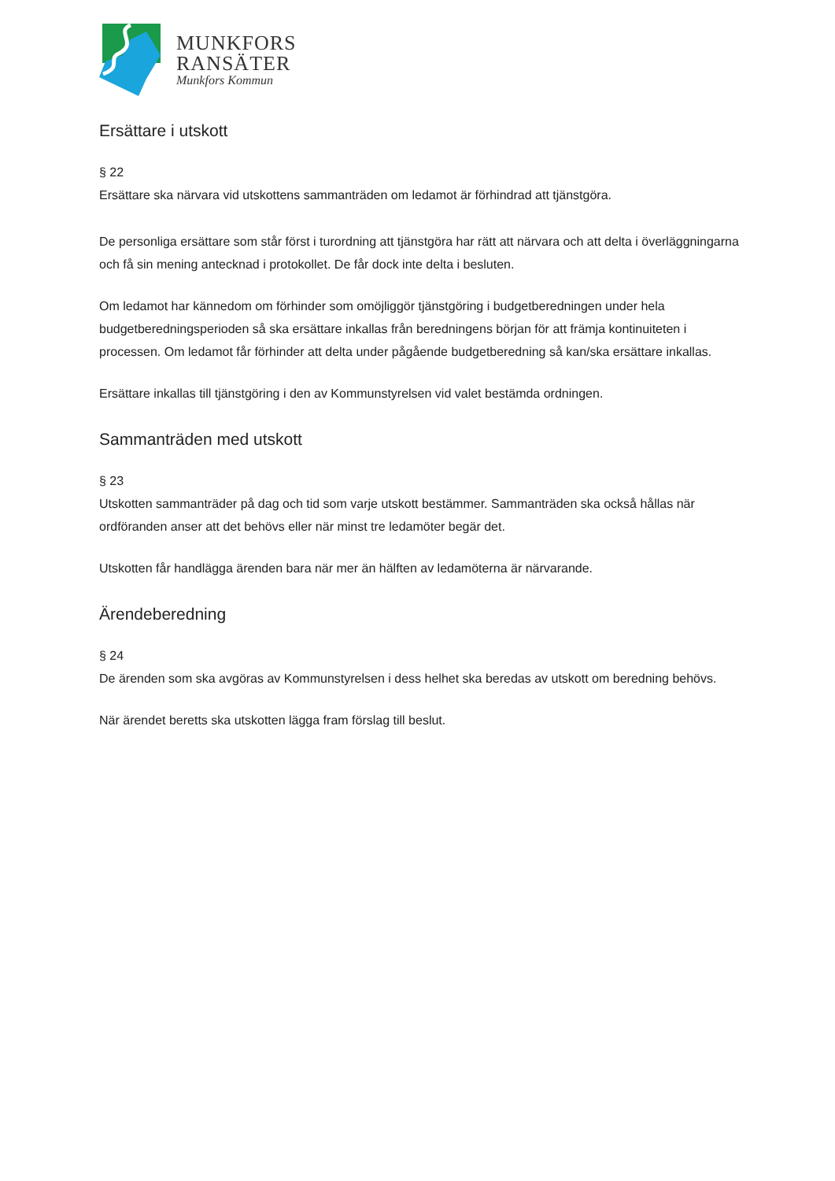MUNKFORS
RANSÄTER
Munkfors Kommun
Ersättare i utskott
§ 22
Ersättare ska närvara vid utskottens sammanträden om ledamot är förhindrad att tjänstgöra.
De personliga ersättare som står först i turordning att tjänstgöra har rätt att närvara och att delta i överläggningarna och få sin mening antecknad i protokollet. De får dock inte delta i besluten.
Om ledamot har kännedom om förhinder som omöjliggör tjänstgöring i budgetberedningen under hela budgetberedningsperioden så ska ersättare inkallas från beredningens början för att främja kontinuiteten i processen. Om ledamot får förhinder att delta under pågående budgetberedning så kan/ska ersättare inkallas.
Ersättare inkallas till tjänstgöring i den av Kommunstyrelsen vid valet bestämda ordningen.
Sammanträden med utskott
§ 23
Utskotten sammanträder på dag och tid som varje utskott bestämmer. Sammanträden ska också hållas när ordföranden anser att det behövs eller när minst tre ledamöter begär det.
Utskotten får handlägga ärenden bara när mer än hälften av ledamöterna är närvarande.
Ärendeberedning
§ 24
De ärenden som ska avgöras av Kommunstyrelsen i dess helhet ska beredas av utskott om beredning behövs.
När ärendet beretts ska utskotten lägga fram förslag till beslut.